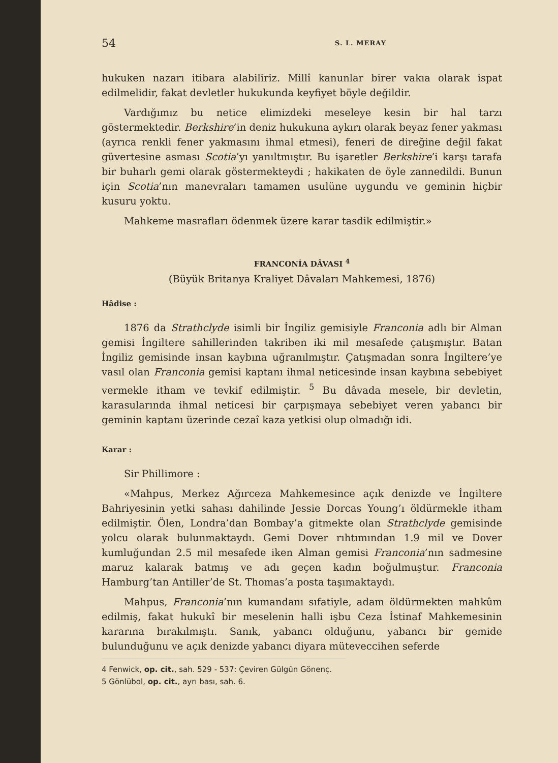54 S. L. MERAY
hukuken nazarı itibara alabiliriz. Millî kanunlar birer vakıa olarak ispat edilmelidir, fakat devletler hukukunda keyfiyet böyle değildir.
Vardığımız bu netice elimizdeki meseleye kesin bir hal tarzı göstermektedir. Berkshire’in deniz hukukuna aykırı olarak beyaz fener yakması (ayrıca renkli fener yakmasını ihmal etmesi), feneri de direğine değil fakat güvertesine asması Scotia’yı yanıltmıştır. Bu işaretler Berkshire’i karşı tarafa bir buharlı gemi olarak göstermekteydi ; hakikaten de öyle zannedildi. Bunun için Scotia’nın manevraları tamamen usulüne uygundu ve geminin hiçbir kusuru yoktu.
Mahkeme masrafları ödenmek üzere karar tasdik edilmiştir.»
FRANCONİA DÂVASI <sup>4</sup>
(Büyük Britanya Kraliyet Dâvaları Mahkemesi, 1876)
Hâdise :
1876 da Strathclyde isimli bir İngiliz gemisiyle Franconia adlı bir Alman gemisi İngiltere sahillerinden takriben iki mil mesafede çatışmıştır. Batan İngiliz gemisinde insan kaybına uğranılmıştır. Çatışmadan sonra İngiltere’ye vasıl olan Franconia gemisi kaptanı ihmal neticesinde insan kaybına sebebiyet vermekle itham ve tevkif edilmiştir. <sup>5</sup> Bu dâvada mesele, bir devletin, karasularında ihmal neticesi bir çarpışmaya sebebiyet veren yabancı bir geminin kaptanı üzerinde cezaî kaza yetkisi olup olmadığı idi.
Karar :
Sir Phillimore :
«Mahpus, Merkez Ağırceza Mahkemesince açık denizde ve İngiltere Bahriyesinin yetki sahası dahilinde Jessie Dorcas Young’ı öldürmekle itham edilmiştir. Ölen, Londra’dan Bombay’a gitmekte olan Strathclyde gemisinde yolcu olarak bulunmaktaydı. Gemi Dover rıhtımından 1.9 mil ve Dover kumluğundan 2.5 mil mesafede iken Alman gemisi Franconia’nın sadmesine maruz kalarak batmış ve adı geçen kadın boğulmuştur. Franconia Hamburg’tan Antiller’de St. Thomas’a posta taşımaktaydı.
Mahpus, Franconia’nın kumandanı sıfatiyle, adam öldürmekten mahkûm edilmiş, fakat hukukî bir meselenin halli işbu Ceza İstinaf Mahkemesinin kararına bırakılmıştı. Sanık, yabancı olduğunu, yabancı bir gemide bulunduğunu ve açık denizde yabancı diyara müteveccihen seferde
4 Fenwick, op. cit., sah. 529 - 537: Çeviren Gülgûn Gönenç.
5 Gönlübol, op. cit., ayrı bası, sah. 6.